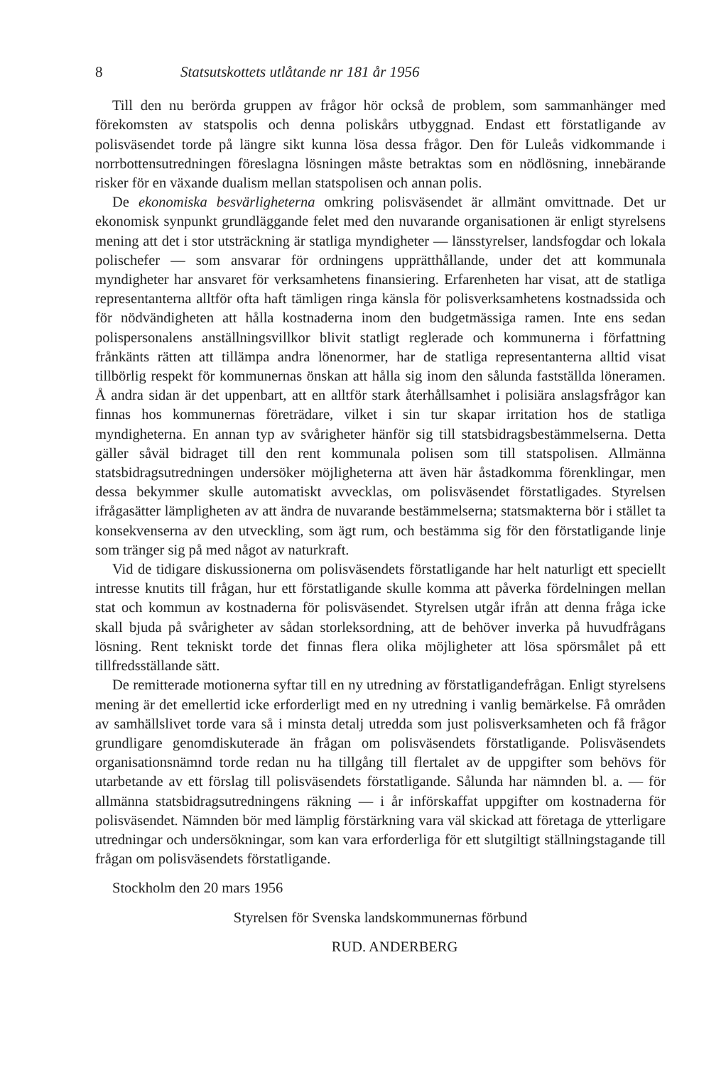8 Statsutskottets utlåtande nr 181 år 1956
Till den nu berörda gruppen av frågor hör också de problem, som sammanhänger med förekomsten av statspolis och denna poliskårs utbyggnad. Endast ett förstatligande av polisväsendet torde på längre sikt kunna lösa dessa frågor. Den för Luleås vidkommande i norrbottensutredningen föreslagna lösningen måste betraktas som en nödlösning, innebärande risker för en växande dualism mellan statspolisen och annan polis.
De ekonomiska besvärligheterna omkring polisväsendet är allmänt omvittnade. Det ur ekonomisk synpunkt grundläggande felet med den nuvarande organisationen är enligt styrelsens mening att det i stor utsträckning är statliga myndigheter — länsstyrelser, landsfogdar och lokala polischefer — som ansvarar för ordningens upprätthållande, under det att kommunala myndigheter har ansvaret för verksamhetens finansiering. Erfarenheten har visat, att de statliga representanterna alltför ofta haft tämligen ringa känsla för polisverksamhetens kostnadssida och för nödvändigheten att hålla kostnaderna inom den budgetmässiga ramen. Inte ens sedan polispersonalens anställningsvillkor blivit statligt reglerade och kommunerna i författning frånkänts rätten att tillämpa andra lönenormer, har de statliga representanterna alltid visat tillbörlig respekt för kommunernas önskan att hålla sig inom den sålunda fastställda löneramen. Å andra sidan är det uppenbart, att en alltför stark återhållsamhet i polisiära anslagsfrågor kan finnas hos kommunernas företrädare, vilket i sin tur skapar irritation hos de statliga myndigheterna. En annan typ av svårigheter hänför sig till statsbidragsbestämmelserna. Detta gäller såväl bidraget till den rent kommunala polisen som till statspolisen. Allmänna statsbidragsutredningen undersöker möjligheterna att även här åstadkomma förenklingar, men dessa bekymmer skulle automatiskt avvecklas, om polisväsendet förstatligades. Styrelsen ifrågasätter lämpligheten av att ändra de nuvarande bestämmelserna; statsmakterna bör i stället ta konsekvenserna av den utveckling, som ägt rum, och bestämma sig för den förstatligande linje som tränger sig på med något av naturkraft.
Vid de tidigare diskussionerna om polisväsendets förstatligande har helt naturligt ett speciellt intresse knutits till frågan, hur ett förstatligande skulle komma att påverka fördelningen mellan stat och kommun av kostnaderna för polisväsendet. Styrelsen utgår ifrån att denna fråga icke skall bjuda på svårigheter av sådan storleksordning, att de behöver inverka på huvudfrågans lösning. Rent tekniskt torde det finnas flera olika möjligheter att lösa spörsmålet på ett tillfredsställande sätt.
De remitterade motionerna syftar till en ny utredning av förstatligandefrågan. Enligt styrelsens mening är det emellertid icke erforderligt med en ny utredning i vanlig bemärkelse. Få områden av samhällslivet torde vara så i minsta detalj utredda som just polisverksamheten och få frågor grundligare genomdiskuterade än frågan om polisväsendets förstatligande. Polisväsendets organisationsnämnd torde redan nu ha tillgång till flertalet av de uppgifter som behövs för utarbetande av ett förslag till polisväsendets förstatligande. Sålunda har nämnden bl. a. — för allmänna statsbidragsutredningens räkning — i år införskaffat uppgifter om kostnaderna för polisväsendet. Nämnden bör med lämplig förstärkning vara väl skickad att företaga de ytterligare utredningar och undersökningar, som kan vara erforderliga för ett slutgiltigt ställningstagande till frågan om polisväsendets förstatligande.
Stockholm den 20 mars 1956
Styrelsen för Svenska landskommunernas förbund
RUD. ANDERBERG